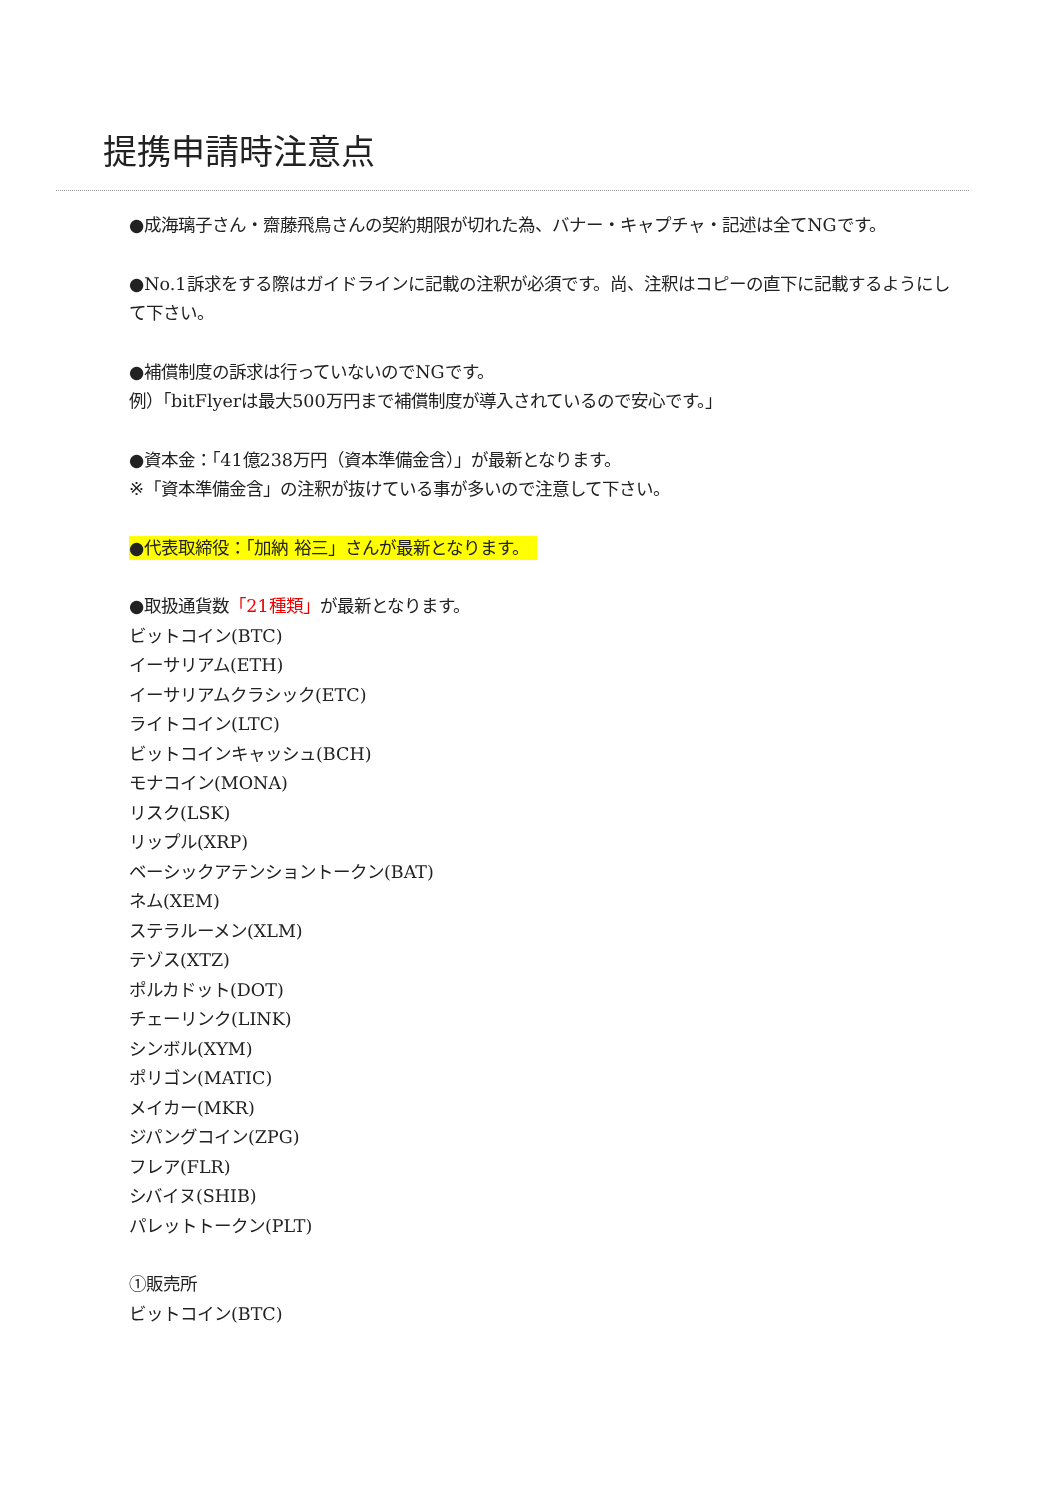提携申請時注意点
●成海璃子さん・齋藤飛鳥さんの契約期限が切れた為、バナー・キャプチャ・記述は全てNGです。
●No.1訴求をする際はガイドラインに記載の注釈が必須です。尚、注釈はコピーの直下に記載するようにして下さい。
●補償制度の訴求は行っていないのでNGです。
例）「bitFlyerは最大500万円まで補償制度が導入されているので安心です。」
●資本金：「41億238万円（資本準備金含）」が最新となります。
※「資本準備金含」の注釈が抜けている事が多いので注意して下さい。
●代表取締役：「加納 裕三」さんが最新となります。
●取扱通貨数「21種類」が最新となります。
ビットコイン(BTC)
イーサリアム(ETH)
イーサリアムクラシック(ETC)
ライトコイン(LTC)
ビットコインキャッシュ(BCH)
モナコイン(MONA)
リスク(LSK)
リップル(XRP)
ベーシックアテンショントークン(BAT)
ネム(XEM)
ステラルーメン(XLM)
テゾス(XTZ)
ポルカドット(DOT)
チェーリンク(LINK)
シンボル(XYM)
ポリゴン(MATIC)
メイカー(MKR)
ジパングコイン(ZPG)
フレア(FLR)
シバイヌ(SHIB)
パレットトークン(PLT)
①販売所
ビットコイン(BTC)